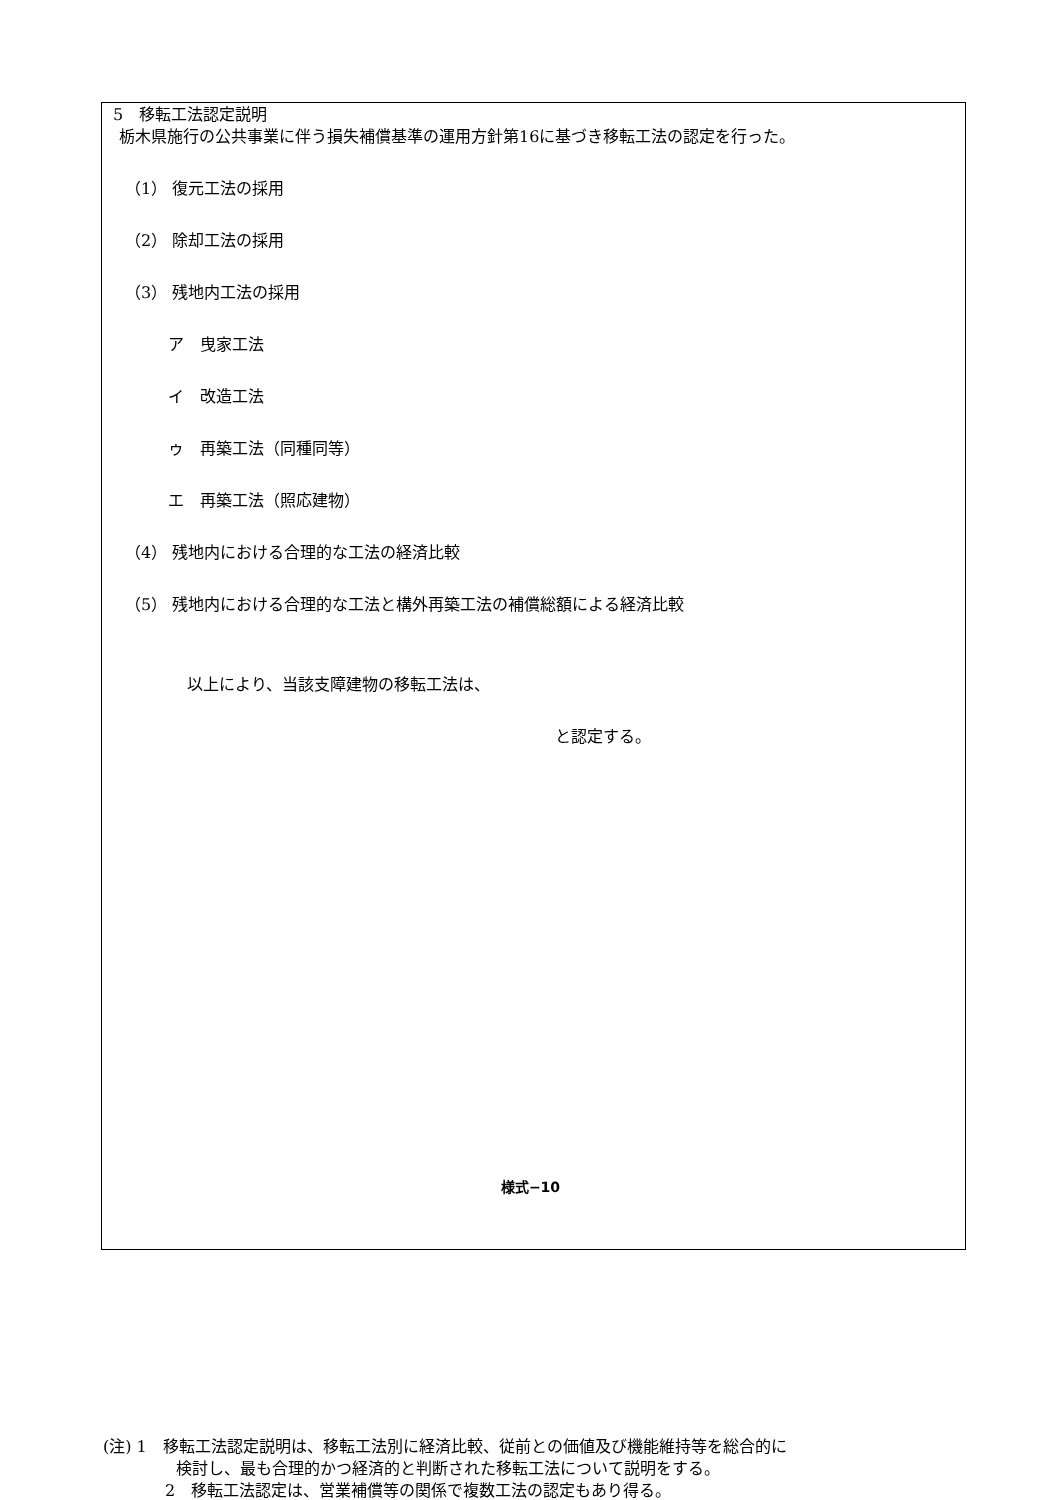5　移転工法認定説明
栃木県施行の公共事業に伴う損失補償基準の運用方針第16に基づき移転工法の認定を行った。
（1） 復元工法の採用
（2） 除却工法の採用
（3） 残地内工法の採用
ア　曳家工法
イ　改造工法
ゥ　再築工法（同種同等）
エ　再築工法（照応建物）
（4） 残地内における合理的な工法の経済比較
（5） 残地内における合理的な工法と構外再築工法の補償総額による経済比較
以上により、当該支障建物の移転工法は、
と認定する。
(注) 1　移転工法認定説明は、移転工法別に経済比較、従前との価値及び機能維持等を総合的に
検討し、最も合理的かつ経済的と判断された移転工法について説明をする。
2　移転工法認定は、営業補償等の関係で複数工法の認定もあり得る。
様式−10